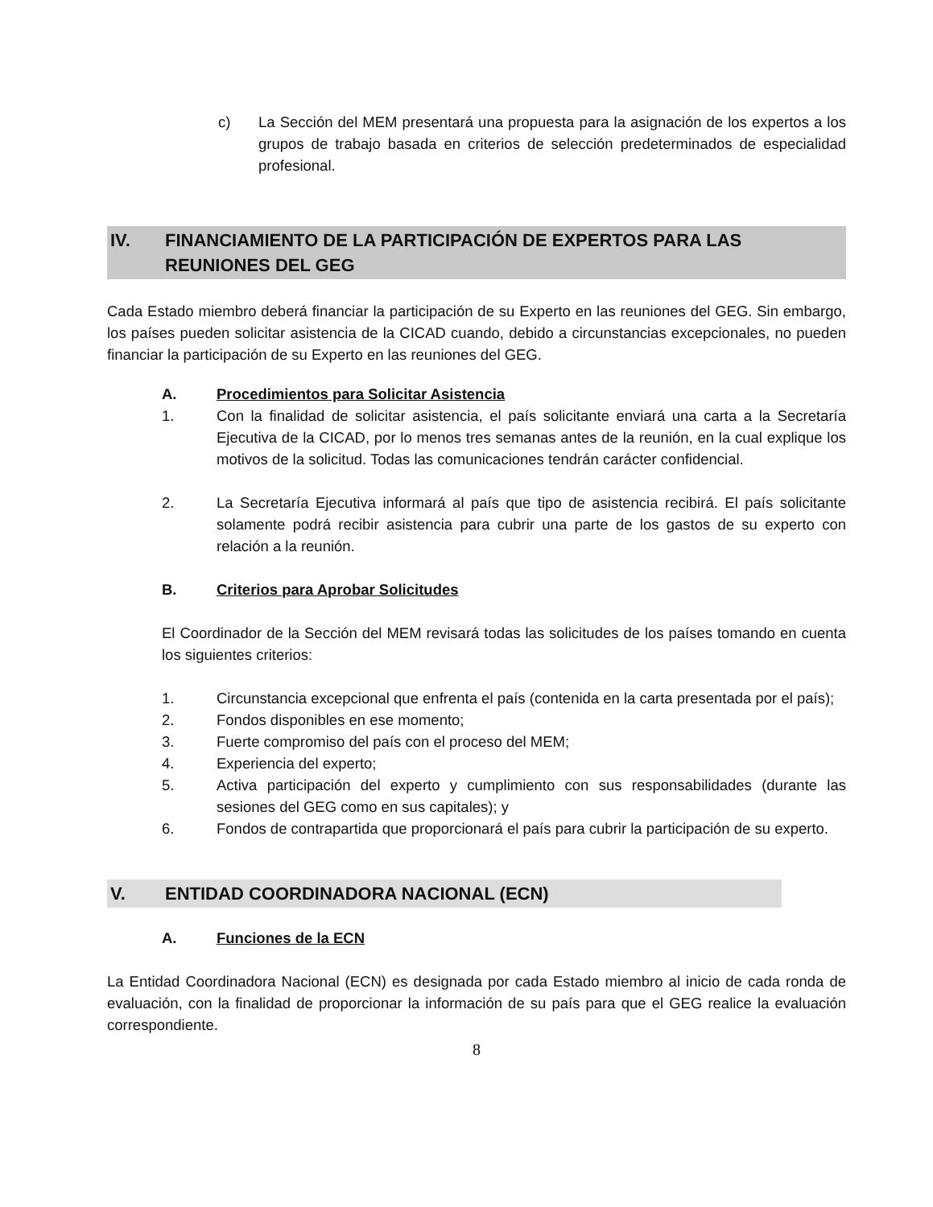c) La Sección del MEM presentará una propuesta para la asignación de los expertos a los grupos de trabajo basada en criterios de selección predeterminados de especialidad profesional.
IV. FINANCIAMIENTO DE LA PARTICIPACIÓN DE EXPERTOS PARA LAS REUNIONES DEL GEG
Cada Estado miembro deberá financiar la participación de su Experto en las reuniones del GEG. Sin embargo, los países pueden solicitar asistencia de la CICAD cuando, debido a circunstancias excepcionales, no pueden financiar la participación de su Experto en las reuniones del GEG.
A. Procedimientos para Solicitar Asistencia
1. Con la finalidad de solicitar asistencia, el país solicitante enviará una carta a la Secretaría Ejecutiva de la CICAD, por lo menos tres semanas antes de la reunión, en la cual explique los motivos de la solicitud. Todas las comunicaciones tendrán carácter confidencial.
2. La Secretaría Ejecutiva informará al país que tipo de asistencia recibirá. El país solicitante solamente podrá recibir asistencia para cubrir una parte de los gastos de su experto con relación a la reunión.
B. Criterios para Aprobar Solicitudes
El Coordinador de la Sección del MEM revisará todas las solicitudes de los países tomando en cuenta los siguientes criterios:
1. Circunstancia excepcional que enfrenta el país (contenida en la carta presentada por el país);
2. Fondos disponibles en ese momento;
3. Fuerte compromiso del país con el proceso del MEM;
4. Experiencia del experto;
5. Activa participación del experto y cumplimiento con sus responsabilidades (durante las sesiones del GEG como en sus capitales); y
6. Fondos de contrapartida que proporcionará el país para cubrir la participación de su experto.
V. ENTIDAD COORDINADORA NACIONAL (ECN)
A. Funciones de la ECN
La Entidad Coordinadora Nacional (ECN) es designada por cada Estado miembro al inicio de cada ronda de evaluación, con la finalidad de proporcionar la información de su país para que el GEG realice la evaluación correspondiente.
8